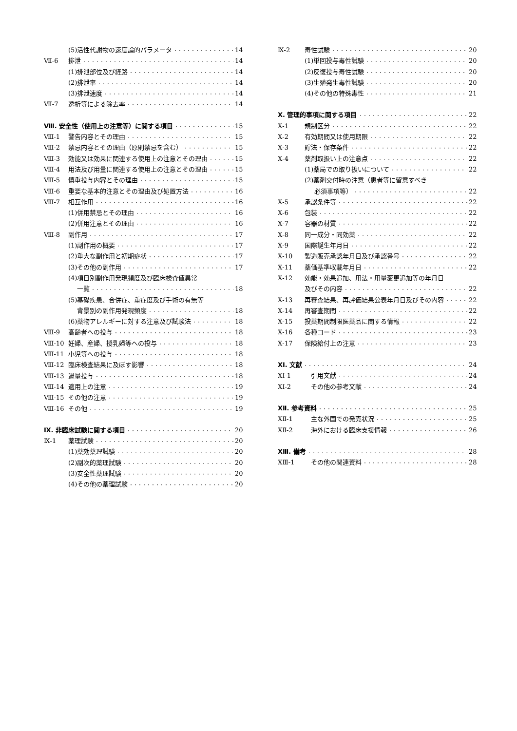(5)活性代謝物の速度論的パラメータ 14
Ⅶ-6 排泄 14
(1)排泄部位及び経路 14
(2)排泄率 14
(3)排泄速度 14
Ⅶ-7 透析等による除去率 14
Ⅷ. 安全性（使用上の注意等）に関する項目 15
Ⅷ-1 警告内容とその理由 15
Ⅷ-2 禁忌内容とその理由（原則禁忌を含む） 15
Ⅷ-3 効能又は効果に関連する使用上の注意とその理由 15
Ⅷ-4 用法及び用量に関連する使用上の注意とその理由 15
Ⅷ-5 慎重投与内容とその理由 15
Ⅷ-6 重要な基本的注意とその理由及び処置方法 16
Ⅷ-7 相互作用 16
(1)併用禁忌とその理由 16
(2)併用注意とその理由 16
Ⅷ-8 副作用 17
(1)副作用の概要 17
(2)重大な副作用と初期症状 17
(3)その他の副作用 17
(4)項目別副作用発現頻度及び臨床検査値異常
一覧 18
(5)基礎疾患、合併症、重症度及び手術の有無等
背景別の副作用発現頻度 18
(6)薬物アレルギーに対する注意及び試験法 18
Ⅷ-9 高齢者への投与 18
Ⅷ-10 妊婦、産婦、授乳婦等への投与 18
Ⅷ-11 小児等への投与 18
Ⅷ-12 臨床検査結果に及ぼす影響 18
Ⅷ-13 過量投与 18
Ⅷ-14 適用上の注意 19
Ⅷ-15 その他の注意 19
Ⅷ-16 その他 19
Ⅸ. 非臨床試験に関する項目 20
Ⅸ-1 薬理試験 20
(1)薬効薬理試験 20
(2)副次的薬理試験 20
(3)安全性薬理試験 20
(4)その他の薬理試験 20
Ⅸ-2 毒性試験 20
(1)単回投与毒性試験 20
(2)反復投与毒性試験 20
(3)生殖発生毒性試験 20
(4)その他の特殊毒性 21
Ⅹ. 管理的事項に関する項目 22
Ⅹ-1 規制区分 22
Ⅹ-2 有効期間又は使用期限 22
Ⅹ-3 貯法・保存条件 22
Ⅹ-4 薬剤取扱い上の注意点 22
(1)薬局での取り扱いについて 22
(2)薬剤交付時の注意（患者等に留意すべき
必須事項等） 22
Ⅹ-5 承認条件等 22
Ⅹ-6 包装 22
Ⅹ-7 容器の材質 22
Ⅹ-8 同一成分・同効薬 22
Ⅹ-9 国際誕生年月日 22
Ⅹ-10 製造販売承認年月日及び承認番号 22
Ⅹ-11 薬価基準収載年月日 22
Ⅹ-12 効能・効果追加、用法・用量変更追加等の年月日
及びその内容 22
Ⅹ-13 再審査結果、再評価結果公表年月日及びその内容 22
Ⅹ-14 再審査期間 22
Ⅹ-15 投薬期間制限医薬品に関する情報 22
Ⅹ-16 各種コード 23
Ⅹ-17 保険給付上の注意 23
ⅩⅠ. 文献 24
ⅩⅠ-1 引用文献 24
ⅩⅠ-2 その他の参考文献 24
ⅩⅡ. 参考資料 25
ⅩⅡ-1 主な外国での発売状況 25
ⅩⅡ-2 海外における臨床支援情報 26
ⅩⅢ. 備考 28
ⅩⅢ-1 その他の関連資料 28